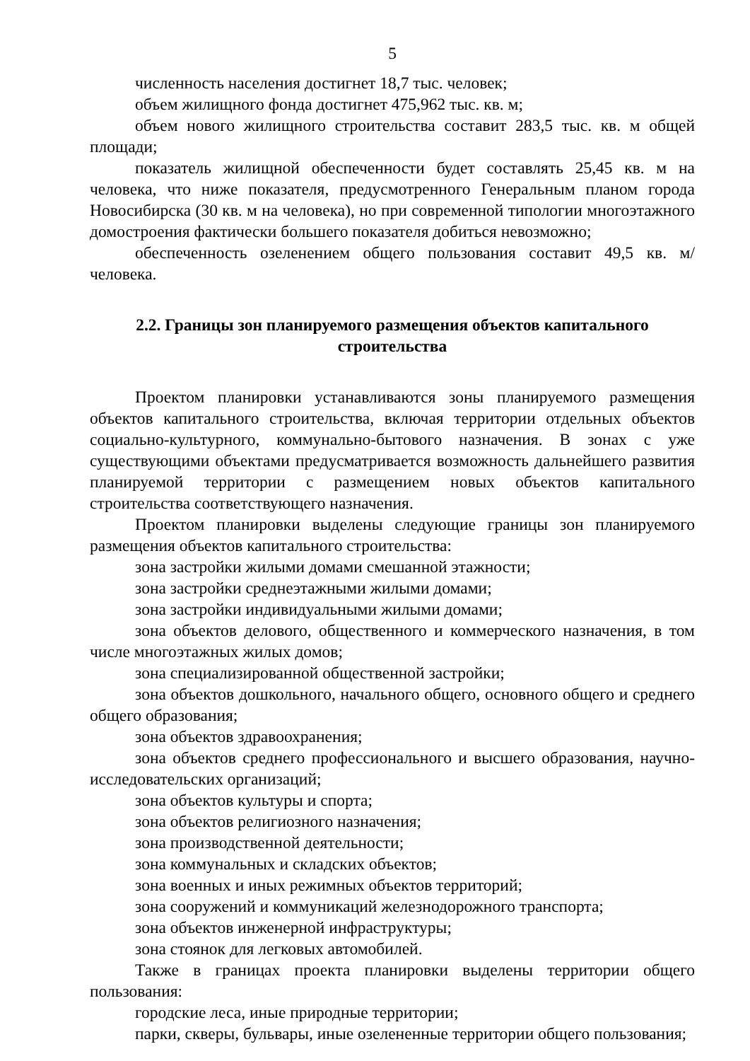5
численность населения достигнет 18,7 тыс. человек;
объем жилищного фонда достигнет 475,962 тыс. кв. м;
объем нового жилищного строительства составит 283,5 тыс. кв. м общей площади;
показатель жилищной обеспеченности будет составлять 25,45 кв. м на человека, что ниже показателя, предусмотренного Генеральным планом города Новосибирска (30 кв. м на человека), но при современной типологии многоэтажного домостроения фактически большего показателя добиться невозможно;
обеспеченность озеленением общего пользования составит 49,5 кв. м/человека.
2.2. Границы зон планируемого размещения объектов капитального строительства
Проектом планировки устанавливаются зоны планируемого размещения объектов капитального строительства, включая территории отдельных объектов социально-культурного, коммунально-бытового назначения. В зонах с уже существующими объектами предусматривается возможность дальнейшего развития планируемой территории с размещением новых объектов капитального строительства соответствующего назначения.
Проектом планировки выделены следующие границы зон планируемого размещения объектов капитального строительства:
зона застройки жилыми домами смешанной этажности;
зона застройки среднеэтажными жилыми домами;
зона застройки индивидуальными жилыми домами;
зона объектов делового, общественного и коммерческого назначения, в том числе многоэтажных жилых домов;
зона специализированной общественной застройки;
зона объектов дошкольного, начального общего, основного общего и среднего общего образования;
зона объектов здравоохранения;
зона объектов среднего профессионального и высшего образования, научно-исследовательских организаций;
зона объектов культуры и спорта;
зона объектов религиозного назначения;
зона производственной деятельности;
зона коммунальных и складских объектов;
зона военных и иных режимных объектов территорий;
зона сооружений и коммуникаций железнодорожного транспорта;
зона объектов инженерной инфраструктуры;
зона стоянок для легковых автомобилей.
Также в границах проекта планировки выделены территории общего пользования:
городские леса, иные природные территории;
парки, скверы, бульвары, иные озелененные территории общего пользования;